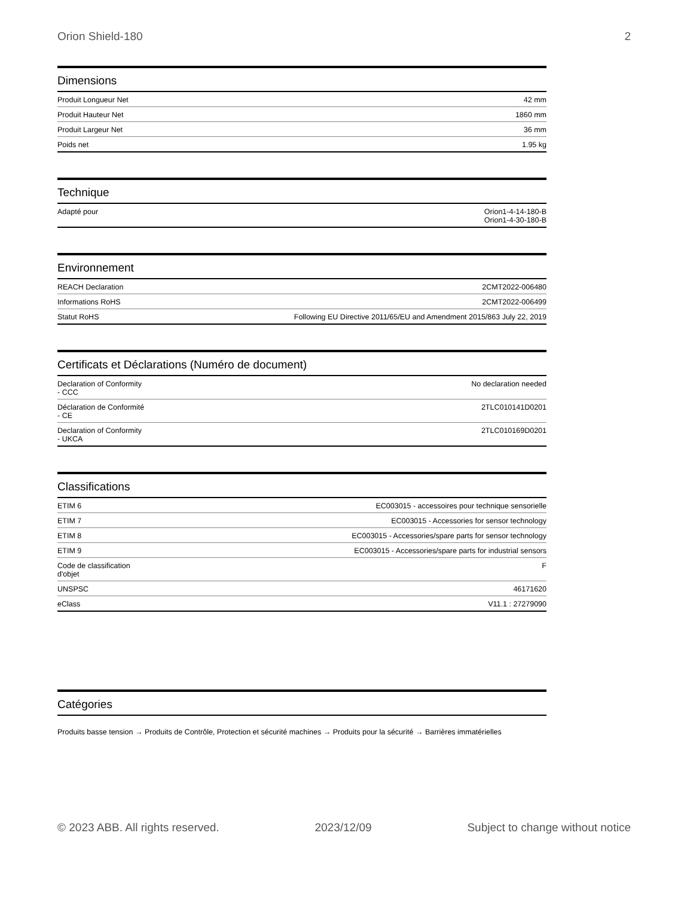Orion Shield-180 2
Dimensions
| Produit Longueur Net | 42 mm |
| Produit Hauteur Net | 1860 mm |
| Produit Largeur Net | 36 mm |
| Poids net | 1.95 kg |
Technique
| Adapté pour | Orion1-4-14-180-B Orion1-4-30-180-B |
Environnement
| REACH Declaration | 2CMT2022-006480 |
| Informations RoHS | 2CMT2022-006499 |
| Statut RoHS | Following EU Directive 2011/65/EU and Amendment 2015/863 July 22, 2019 |
Certificats et Déclarations (Numéro de document)
| Declaration of Conformity - CCC | No declaration needed |
| Déclaration de Conformité - CE | 2TLC010141D0201 |
| Declaration of Conformity - UKCA | 2TLC010169D0201 |
Classifications
| ETIM 6 | EC003015 - accessoires pour technique sensorielle |
| ETIM 7 | EC003015 - Accessories for sensor technology |
| ETIM 8 | EC003015 - Accessories/spare parts for sensor technology |
| ETIM 9 | EC003015 - Accessories/spare parts for industrial sensors |
| Code de classification d'objet | F |
| UNSPSC | 46171620 |
| eClass | V11.1 : 27279090 |
Catégories
Produits basse tension → Produits de Contrôle, Protection et sécurité machines → Produits pour la sécurité → Barrières immatérielles
© 2023 ABB. All rights reserved. 2023/12/09 Subject to change without notice